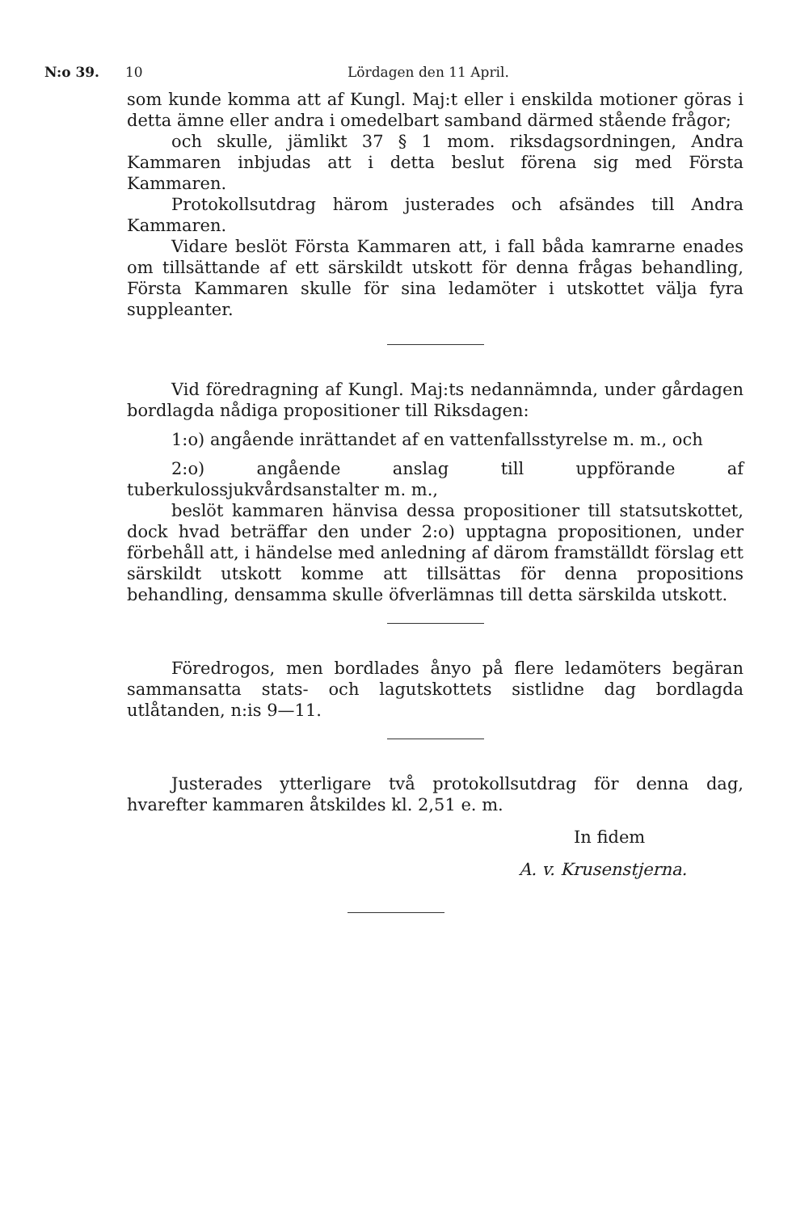N:o 39. 10 Lördagen den 11 April.
som kunde komma att af Kungl. Maj:t eller i enskilda motioner göras i detta ämne eller andra i omedelbart samband därmed stående frågor;
och skulle, jämlikt 37 § 1 mom. riksdagsordningen, Andra Kammaren inbjudas att i detta beslut förena sig med Första Kammaren.
Protokollsutdrag härom justerades och afsändes till Andra Kammaren.
Vidare beslöt Första Kammaren att, i fall båda kamrarne enades om tillsättande af ett särskildt utskott för denna frågas behandling, Första Kammaren skulle för sina ledamöter i utskottet välja fyra suppleanter.
Vid föredragning af Kungl. Maj:ts nedannämnda, under gårdagen bordlagda nådiga propositioner till Riksdagen:
1:o) angående inrättandet af en vattenfallsstyrelse m. m., och
2:o) angående anslag till uppförande af tuberkulossjukvårdsanstalter m. m.,
beslöt kammaren hänvisa dessa propositioner till statsutskottet, dock hvad beträffar den under 2:o) upptagna propositionen, under förbehåll att, i händelse med anledning af därom framställdt förslag ett särskildt utskott komme att tillsättas för denna propositions behandling, densamma skulle öfverlämnas till detta särskilda utskott.
Föredrogos, men bordlades ånyo på flere ledamöters begäran sammansatta stats- och lagutskottets sistlidne dag bordlagda utlåtanden, n:is 9—11.
Justerades ytterligare två protokollsutdrag för denna dag, hvarefter kammaren åtskildes kl. 2,51 e. m.
In fidem
A. v. Krusenstjerna.